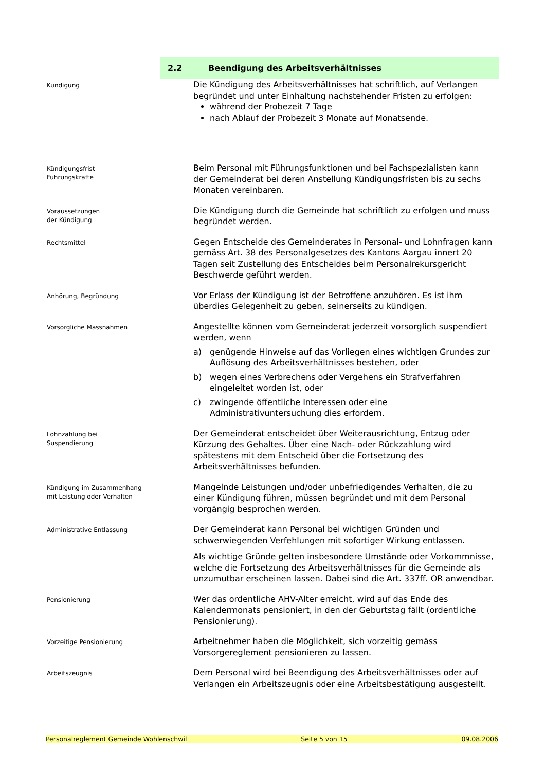2.2
Beendigung des Arbeitsverhältnisses
Kündigung
Die Kündigung des Arbeitsverhältnisses hat schriftlich, auf Verlangen begründet und unter Einhaltung nachstehender Fristen zu erfolgen:
während der Probezeit 7 Tage
nach Ablauf der Probezeit 3 Monate auf Monatsende.
Kündigungsfrist
Führungskräfte
Beim Personal mit Führungsfunktionen und bei Fachspezialisten kann der Gemeinderat bei deren Anstellung Kündigungsfristen bis zu sechs Monaten vereinbaren.
Voraussetzungen
der Kündigung
Die Kündigung durch die Gemeinde hat schriftlich zu erfolgen und muss begründet werden.
Rechtsmittel
Gegen Entscheide des Gemeinderates in Personal- und Lohnfragen kann gemäss Art. 38 des Personalgesetzes des Kantons Aargau innert 20 Tagen seit Zustellung des Entscheides beim Personalrekursgericht Beschwerde geführt werden.
Anhörung, Begründung
Vor Erlass der Kündigung ist der Betroffene anzuhören. Es ist ihm überdies Gelegenheit zu geben, seinerseits zu kündigen.
Vorsorgliche Massnahmen
Angestellte können vom Gemeinderat jederzeit vorsorglich suspendiert werden, wenn
a) genügende Hinweise auf das Vorliegen eines wichtigen Grundes zur Auflösung des Arbeitsverhältnisses bestehen, oder
b) wegen eines Verbrechens oder Vergehens ein Strafverfahren eingeleitet worden ist, oder
c) zwingende öffentliche Interessen oder eine Administrativuntersuchung dies erfordern.
Lohnzahlung bei
Suspendierung
Der Gemeinderat entscheidet über Weiterausrichtung, Entzug oder Kürzung des Gehaltes. Über eine Nach- oder Rückzahlung wird spätestens mit dem Entscheid über die Fortsetzung des Arbeitsverhältnisses befunden.
Kündigung im Zusammenhang
mit Leistung oder Verhalten
Mangelnde Leistungen und/oder unbefriedigendes Verhalten, die zu einer Kündigung führen, müssen begründet und mit dem Personal vorgängig besprochen werden.
Administrative Entlassung
Der Gemeinderat kann Personal bei wichtigen Gründen und schwerwiegenden Verfehlungen mit sofortiger Wirkung entlassen.
Als wichtige Gründe gelten insbesondere Umstände oder Vorkommnisse, welche die Fortsetzung des Arbeitsverhältnisses für die Gemeinde als unzumutbar erscheinen lassen. Dabei sind die Art. 337ff. OR anwendbar.
Pensionierung
Wer das ordentliche AHV-Alter erreicht, wird auf das Ende des Kalendermonats pensioniert, in den der Geburtstag fällt (ordentliche Pensionierung).
Vorzeitige Pensionierung
Arbeitnehmer haben die Möglichkeit, sich vorzeitig gemäss Vorsorgereglement pensionieren zu lassen.
Arbeitszeugnis
Dem Personal wird bei Beendigung des Arbeitsverhältnisses oder auf Verlangen ein Arbeitszeugnis oder eine Arbeitsbestätigung ausgestellt.
Personalreglement Gemeinde Wohlenschwil Seite 5 von 15 09.08.2006